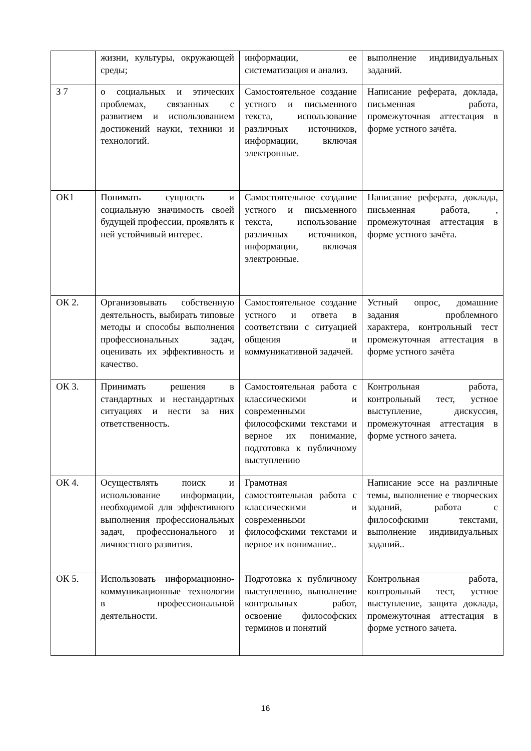| | жизни, культуры, окружающей среды; | информации, ее систематизация и анализ. | выполнение индивидуальных заданий. |
| З 7 | о социальных и этических проблемах, связанных с развитием и использованием достижений науки, техники и технологий. | Самостоятельное создание устного и письменного текста, использование различных источников, информации, включая электронные. | Написание реферата, доклада, письменная работа, промежуточная аттестация в форме устного зачёта. |
| ОК1 | Понимать сущность и социальную значимость своей будущей профессии, проявлять к ней устойчивый интерес. | Самостоятельное создание устного и письменного текста, использование различных источников, информации, включая электронные. | Написание реферата, доклада, письменная работа, , промежуточная аттестация в форме устного зачёта. |
| ОК 2. | Организовывать собственную деятельность, выбирать типовые методы и способы выполнения профессиональных задач, оценивать их эффективность и качество. | Самостоятельное создание устного и ответа в соответствии с ситуацией общения и коммуникативной задачей. | Устный опрос, домашние задания проблемного характера, контрольный тест промежуточная аттестация в форме устного зачёта |
| ОК 3. | Принимать решения в стандартных и нестандартных ситуациях и нести за них ответственность. | Самостоятельная работа с классическими и современными философскими текстами и верное их понимание, подготовка к публичному выступлению | Контрольная работа, контрольный тест, устное выступление, дискуссия, промежуточная аттестация в форме устного зачета. |
| ОК 4. | Осуществлять поиск и использование информации, необходимой для эффективного выполнения профессиональных задач, профессионального и личностного развития. | Грамотная самостоятельная работа с классическими и современными философскими текстами и верное их понимание.. | Написание эссе на различные темы, выполнение е творческих заданий, работа с философскими текстами, выполнение индивидуальных заданий.. |
| ОК 5. | Использовать информационно-коммуникационные технологии в профессиональной деятельности. | Подготовка к публичному выступлению, выполнение контрольных работ, освоение философских терминов и понятий | Контрольная работа, контрольный тест, устное выступление, защита доклада, промежуточная аттестация в форме устного зачета. |
16